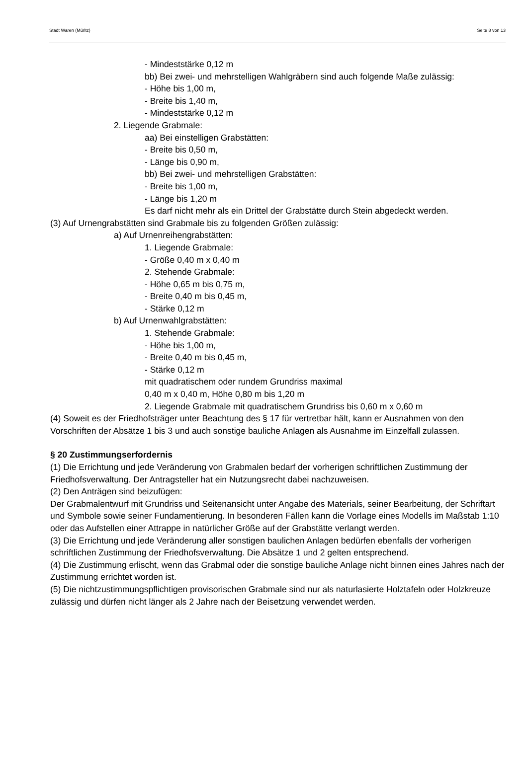Stadt Waren (Müritz) Seite 8 von 13
- Mindeststärke 0,12 m
bb) Bei zwei- und mehrstelligen Wahlgräbern sind auch folgende Maße zulässig:
- Höhe bis 1,00 m,
- Breite bis 1,40 m,
- Mindeststärke 0,12 m
2. Liegende Grabmale:
aa) Bei einstelligen Grabstätten:
- Breite bis 0,50 m,
- Länge bis 0,90 m,
bb) Bei zwei- und mehrstelligen Grabstätten:
- Breite bis 1,00 m,
- Länge bis 1,20 m
Es darf nicht mehr als ein Drittel der Grabstätte durch Stein abgedeckt werden.
(3) Auf Urnengrabstätten sind Grabmale bis zu folgenden Größen zulässig:
a) Auf Urnenreihengrabstätten:
1. Liegende Grabmale:
- Größe 0,40 m x 0,40 m
2. Stehende Grabmale:
- Höhe 0,65 m bis 0,75 m,
- Breite 0,40 m bis 0,45 m,
- Stärke 0,12 m
b) Auf Urnenwahlgrabstätten:
1. Stehende Grabmale:
- Höhe bis 1,00 m,
- Breite 0,40 m bis 0,45 m,
- Stärke 0,12 m
mit quadratischem oder rundem Grundriss maximal
0,40 m x 0,40 m, Höhe 0,80 m bis 1,20 m
2. Liegende Grabmale mit quadratischem Grundriss bis 0,60 m x 0,60 m
(4) Soweit es der Friedhofsträger unter Beachtung des § 17 für vertretbar hält, kann er Ausnahmen von den Vorschriften der Absätze 1 bis 3 und auch sonstige bauliche Anlagen als Ausnahme im Einzelfall zulassen.
§ 20 Zustimmungserfordernis
(1) Die Errichtung und jede Veränderung von Grabmalen bedarf der vorherigen schriftlichen Zustimmung der Friedhofsverwaltung. Der Antragsteller hat ein Nutzungsrecht dabei nachzuweisen.
(2) Den Anträgen sind beizufügen:
Der Grabmalentwurf mit Grundriss und Seitenansicht unter Angabe des Materials, seiner Bearbeitung, der Schriftart und Symbole sowie seiner Fundamentierung. In besonderen Fällen kann die Vorlage eines Modells im Maßstab 1:10 oder das Aufstellen einer Attrappe in natürlicher Größe auf der Grabstätte verlangt werden.
(3) Die Errichtung und jede Veränderung aller sonstigen baulichen Anlagen bedürfen ebenfalls der vorherigen schriftlichen Zustimmung der Friedhofsverwaltung. Die Absätze 1 und 2 gelten entsprechend.
(4) Die Zustimmung erlischt, wenn das Grabmal oder die sonstige bauliche Anlage nicht binnen eines Jahres nach der Zustimmung errichtet worden ist.
(5) Die nichtzustimmungspflichtigen provisorischen Grabmale sind nur als naturlasierte Holztafeln oder Holzkreuze zulässig und dürfen nicht länger als 2 Jahre nach der Beisetzung verwendet werden.